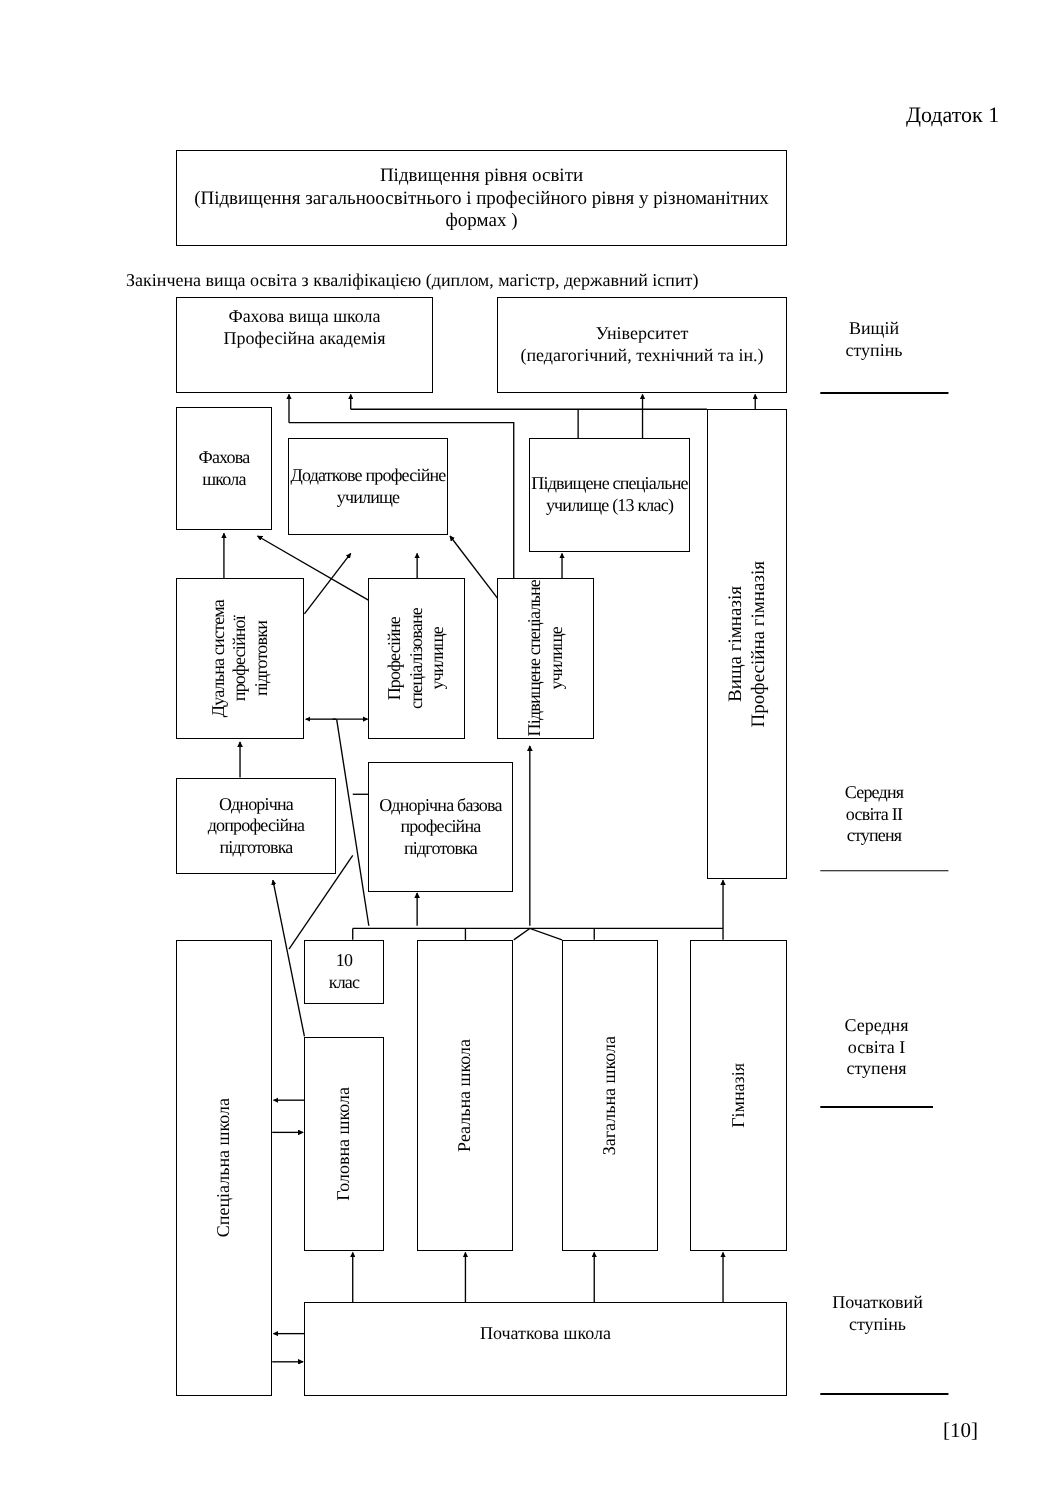Додаток 1
Підвищення рівня освіти
(Підвищення загальноосвітнього і професійного рівня у різноманітних формах )
Закінчена вища освіта з кваліфікацією (диплом, магістр, державний іспит)
Фахова вища школа
Професійна академія
Університет
(педагогічний, технічний та ін.)
Вищій
ступінь
Фахова
школа
Додаткове професійне училище
Підвищене спеціальне училище (13 клас)
Вища гімназія
Професійна гімназія
Дуальна система професійної підготовки
Професійне спеціалізоване училище
Підвищене спеціальне училище
Однорічна базова професійна підготовка
Однорічна допрофесійна підготовка
Середня
освіта II
ступеня
10
клас
Спеціальна школа
Головна школа
Реальна школа
Загальна школа
Гімназія
Середня
освіта I
ступеня
Початкова школа
Початковий
ступінь
[10]